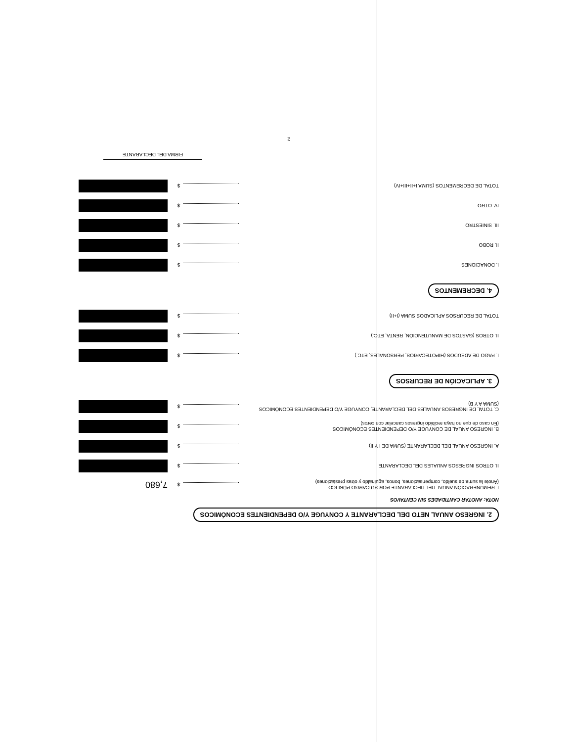2. INGRESO ANUAL NETO DEL DECLARANTE Y CONYUGE Y/O DEPENDIENTES ECONÓMICOS
NOTA: ANOTAR CANTIDADES SIN CENTAVOS
I. REMUNERACIÓN ANUAL DEL DECLARANTE POR SU CARGO PÚBLICO
(Anote la suma de sueldo, compensaciones, bonos, aguinaldo y otras prestaciones)
$
7,680
II. OTROS INGRESOS ANUALES DEL DECLARANTE
$
A. INGRESO ANUAL DEL DECLARANTE (SUMA DE I Y II)
$
B. INGRESO ANUAL DE CONYUGE Y/O DEPENDIENTES ECONÓMICOS
(En caso de que no haya recibido ingresos cancelar con ceros)
$
C. TOTAL DE INGRESOS ANUALES DEL DECLARANTE, CONYUGE Y/O DEPENDIENTES ECONÓMICOS
(SUMA A Y B)
$
3. APLICACIÓN DE RECURSOS
I. PAGO DE ADEUDOS (HIPOTECARIOS, PERSONALES, ETC.)
$
II. OTROS (GASTOS DE MANUTENCIÓN, RENTA, ETC.)
$
TOTAL DE RECURSOS APLICADOS SUMA (I+II)
$
4. DECREMENTOS
I. DONACIONES
$
II. ROBO
$
III. SINIESTRO
$
IV. OTRO
$
TOTAL DE DECREMENTOS (SUMA I+II+III+IV)
$
FIRMA DEL DECLARANTE
2